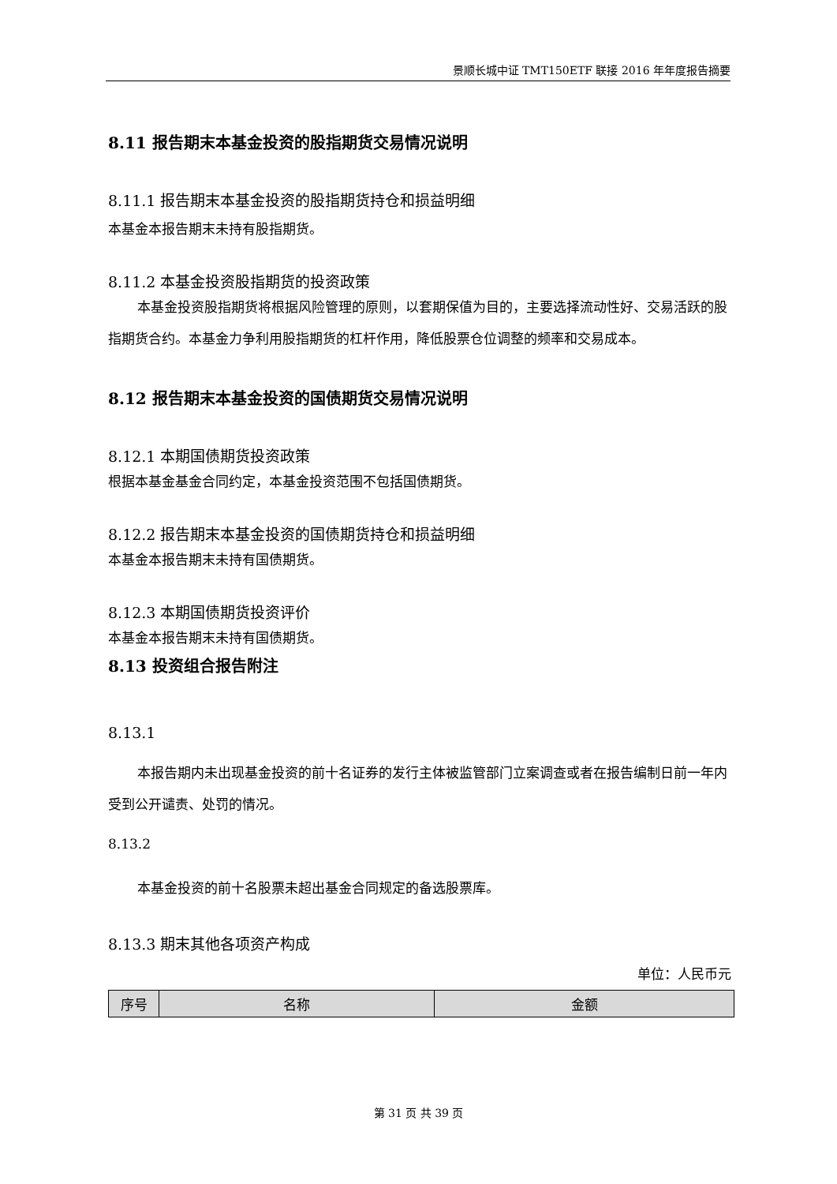景顺长城中证 TMT150ETF 联接 2016 年年度报告摘要
8.11 报告期末本基金投资的股指期货交易情况说明
8.11.1 报告期末本基金投资的股指期货持仓和损益明细
本基金本报告期末未持有股指期货。
8.11.2 本基金投资股指期货的投资政策
本基金投资股指期货将根据风险管理的原则，以套期保值为目的，主要选择流动性好、交易活跃的股指期货合约。本基金力争利用股指期货的杠杆作用，降低股票仓位调整的频率和交易成本。
8.12 报告期末本基金投资的国债期货交易情况说明
8.12.1 本期国债期货投资政策
根据本基金基金合同约定，本基金投资范围不包括国债期货。
8.12.2 报告期末本基金投资的国债期货持仓和损益明细
本基金本报告期末未持有国债期货。
8.12.3 本期国债期货投资评价
本基金本报告期末未持有国债期货。
8.13 投资组合报告附注
8.13.1
本报告期内未出现基金投资的前十名证券的发行主体被监管部门立案调查或者在报告编制日前一年内受到公开谴责、处罚的情况。
8.13.2
本基金投资的前十名股票未超出基金合同规定的备选股票库。
8.13.3 期末其他各项资产构成
单位：人民币元
| 序号 | 名称 | 金额 |
第 31 页 共 39 页